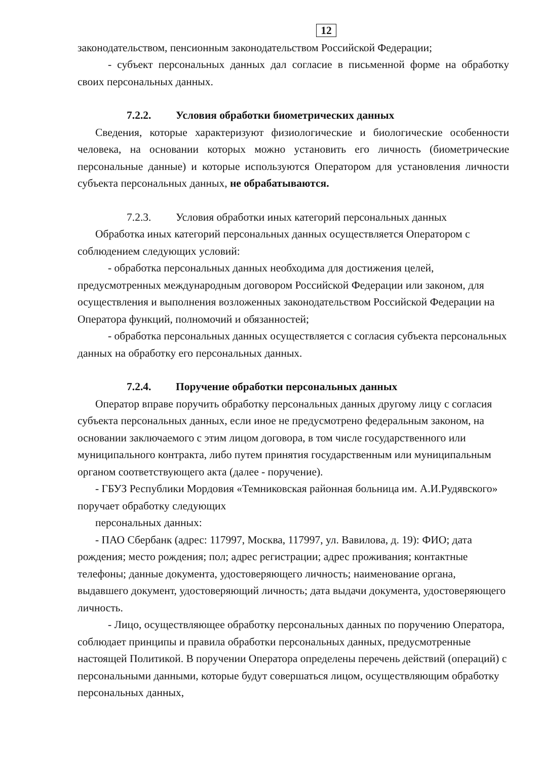12
законодательством, пенсионным законодательством Российской Федерации;
- субъект персональных данных дал согласие в письменной форме на обработку своих персональных данных.
7.2.2. Условия обработки биометрических данных
Сведения, которые характеризуют физиологические и биологические особенности человека, на основании которых можно установить его личность (биометрические персональные данные) и которые используются Оператором для установления личности субъекта персональных данных, не обрабатываются.
7.2.3. Условия обработки иных категорий персональных данных
Обработка иных категорий персональных данных осуществляется Оператором с соблюдением следующих условий:
- обработка персональных данных необходима для достижения целей, предусмотренных международным договором Российской Федерации или законом, для осуществления и выполнения возложенных законодательством Российской Федерации на Оператора функций, полномочий и обязанностей;
- обработка персональных данных осуществляется с согласия субъекта персональных данных на обработку его персональных данных.
7.2.4. Поручение обработки персональных данных
Оператор вправе поручить обработку персональных данных другому лицу с согласия субъекта персональных данных, если иное не предусмотрено федеральным законом, на основании заключаемого с этим лицом договора, в том числе государственного или муниципального контракта, либо путем принятия государственным или муниципальным органом соответствующего акта (далее - поручение).
- ГБУЗ Республики Мордовия «Темниковская районная больница им. А.И.Рудявского» поручает обработку следующих
персональных данных:
- ПАО Сбербанк (адрес: 117997, Москва, 117997, ул. Вавилова, д. 19): ФИО; дата рождения; место рождения; пол; адрес регистрации; адрес проживания; контактные телефоны; данные документа, удостоверяющего личность; наименование органа, выдавшего документ, удостоверяющий личность; дата выдачи документа, удостоверяющего личность.
- Лицо, осуществляющее обработку персональных данных по поручению Оператора, соблюдает принципы и правила обработки персональных данных, предусмотренные настоящей Политикой. В поручении Оператора определены перечень действий (операций) с персональными данными, которые будут совершаться лицом, осуществляющим обработку персональных данных,